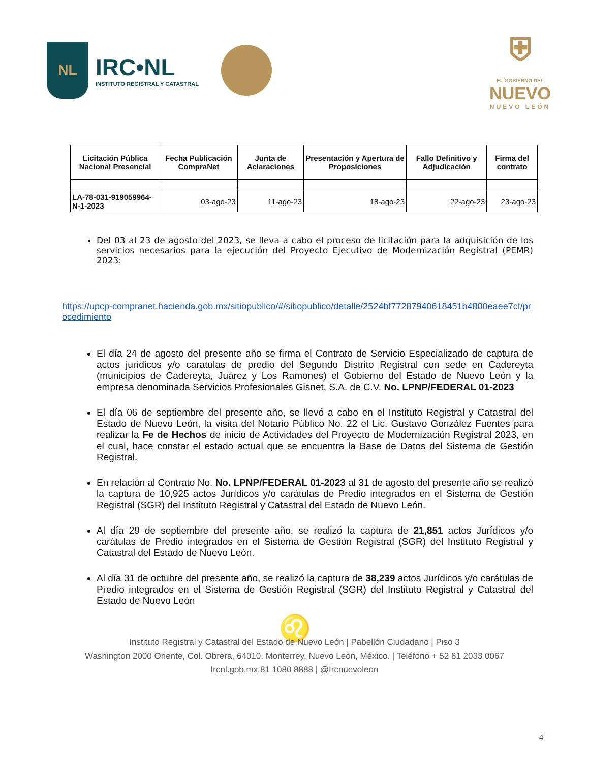NL
IRC•NL
INSTITUTO REGISTRAL Y CATASTRAL
⛨
EL GOBIERNO DEL
NUEVO
NUEVO LEÓN
| Licitación Pública Nacional Presencial | Fecha Publicación CompraNet | Junta de Aclaraciones | Presentación y Apertura de Proposiciones | Fallo Definitivo y Adjudicación | Firma del contrato |
| --- | --- | --- | --- | --- | --- |
| LA-78-031-919059964-N-1-2023 | 03-ago-23 | 11-ago-23 | 18-ago-23 | 22-ago-23 | 23-ago-23 |
Del 03 al 23 de agosto del 2023, se lleva a cabo el proceso de licitación para la adquisición de los servicios necesarios para la ejecución del Proyecto Ejecutivo de Modernización Registral (PEMR) 2023:
https://upcp-compranet.hacienda.gob.mx/sitiopublico/#/sitiopublico/detalle/2524bf77287940618451b4800eaee7cf/procedimiento
El día 24 de agosto del presente año se firma el Contrato de Servicio Especializado de captura de actos jurídicos y/o caratulas de predio del Segundo Distrito Registral con sede en Cadereyta (municipios de Cadereyta, Juárez y Los Ramones) el Gobierno del Estado de Nuevo León y la empresa denominada Servicios Profesionales Gisnet, S.A. de C.V. No. LPNP/FEDERAL 01-2023
El día 06 de septiembre del presente año, se llevó a cabo en el Instituto Registral y Catastral del Estado de Nuevo León, la visita del Notario Público No. 22 el Lic. Gustavo González Fuentes para realizar la Fe de Hechos de inicio de Actividades del Proyecto de Modernización Registral 2023, en el cual, hace constar el estado actual que se encuentra la Base de Datos del Sistema de Gestión Registral.
En relación al Contrato No. No. LPNP/FEDERAL 01-2023 al 31 de agosto del presente año se realizó la captura de 10,925 actos Jurídicos y/o carátulas de Predio integrados en el Sistema de Gestión Registral (SGR) del Instituto Registral y Catastral del Estado de Nuevo León.
Al día 29 de septiembre del presente año, se realizó la captura de 21,851 actos Jurídicos y/o carátulas de Predio integrados en el Sistema de Gestión Registral (SGR) del Instituto Registral y Catastral del Estado de Nuevo León.
Al día 31 de octubre del presente año, se realizó la captura de 38,239 actos Jurídicos y/o carátulas de Predio integrados en el Sistema de Gestión Registral (SGR) del Instituto Registral y Catastral del Estado de Nuevo León
♌
Instituto Registral y Catastral del Estado de Nuevo León | Pabellón Ciudadano | Piso 3
Washington 2000 Oriente, Col. Obrera, 64010. Monterrey, Nuevo León, México. | Teléfono + 52 81 2033 0067
Ircnl.gob.mx 81 1080 8888 | @Ircnuevoleon
4